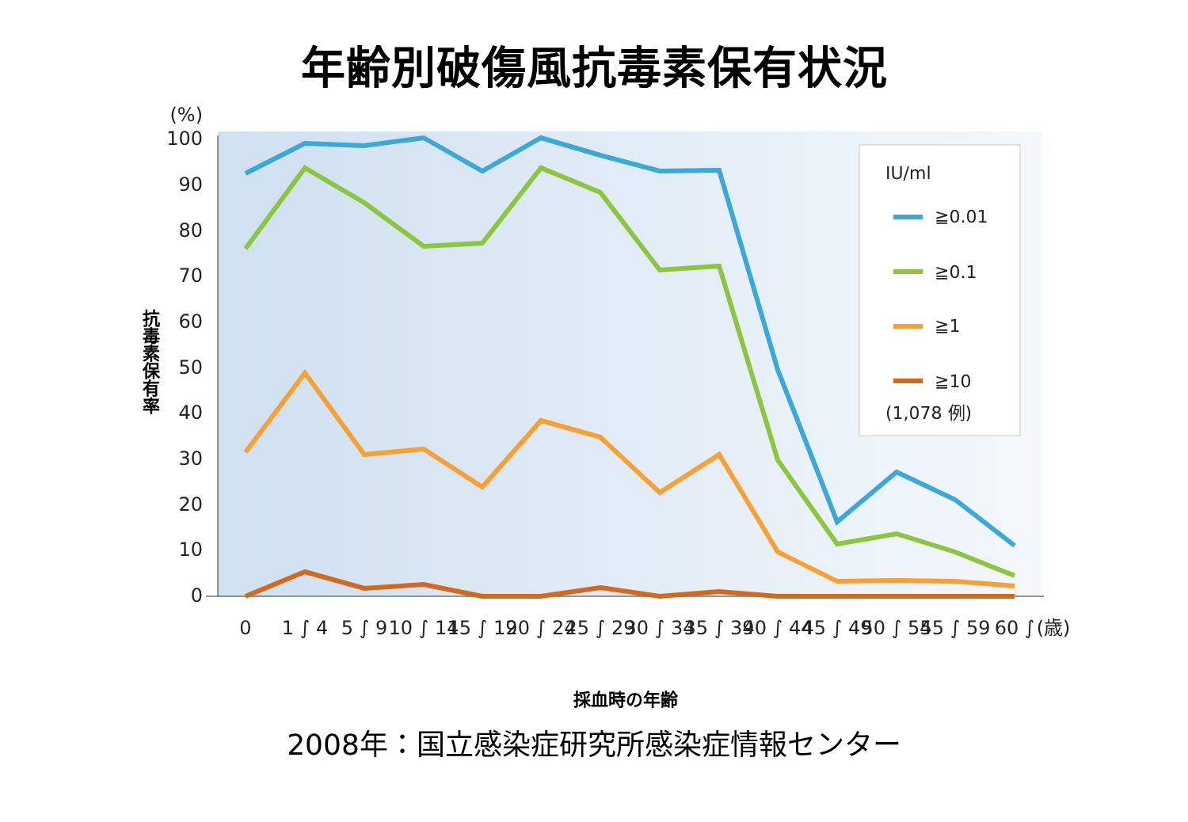年齢別破傷風抗毒素保有状況
(%)
100
90
80
70
60
50
40
30
20
10
0
抗毒素保有率
0
1 ∫ 4
5 ∫ 9
10 ∫ 14
15 ∫ 19
20 ∫ 24
25 ∫ 29
30 ∫ 34
35 ∫ 39
40 ∫ 44
45 ∫ 49
50 ∫ 54
55 ∫ 59
60 ∫
(歳)
採血時の年齢
IU/ml
≧0.01
≧0.1
≧1
≧10
(1,078 例)
2008年：国立感染症研究所感染症情報センター